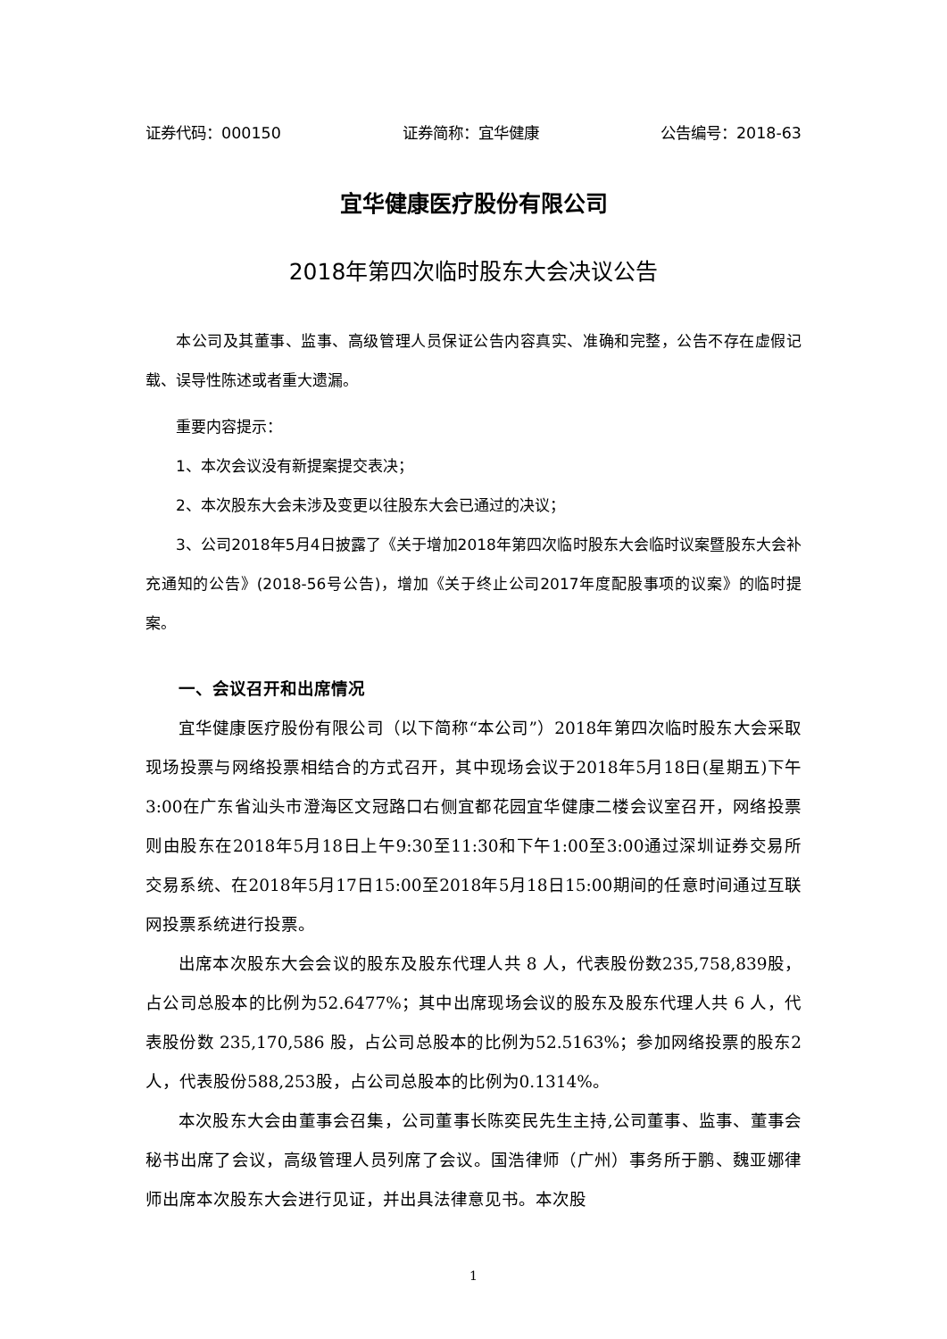证券代码：000150 证券简称：宜华健康 公告编号：2018-63
宜华健康医疗股份有限公司
2018年第四次临时股东大会决议公告
本公司及其董事、监事、高级管理人员保证公告内容真实、准确和完整，公告不存在虚假记载、误导性陈述或者重大遗漏。
重要内容提示：
1、本次会议没有新提案提交表决；
2、本次股东大会未涉及变更以往股东大会已通过的决议；
3、公司2018年5月4日披露了《关于增加2018年第四次临时股东大会临时议案暨股东大会补充通知的公告》(2018-56号公告)，增加《关于终止公司2017年度配股事项的议案》的临时提案。
一、会议召开和出席情况
宜华健康医疗股份有限公司（以下简称“本公司”）2018年第四次临时股东大会采取现场投票与网络投票相结合的方式召开，其中现场会议于2018年5月18日(星期五)下午3:00在广东省汕头市澄海区文冠路口右侧宜都花园宜华健康二楼会议室召开，网络投票则由股东在2018年5月18日上午9:30至11:30和下午1:00至3:00通过深圳证券交易所交易系统、在2018年5月17日15:00至2018年5月18日15:00期间的任意时间通过互联网投票系统进行投票。
出席本次股东大会会议的股东及股东代理人共 8 人，代表股份数235,758,839股，占公司总股本的比例为52.6477%；其中出席现场会议的股东及股东代理人共 6 人，代表股份数 235,170,586 股，占公司总股本的比例为52.5163%；参加网络投票的股东2人，代表股份588,253股，占公司总股本的比例为0.1314%。
本次股东大会由董事会召集，公司董事长陈奕民先生主持,公司董事、监事、董事会秘书出席了会议，高级管理人员列席了会议。国浩律师（广州）事务所于鹏、魏亚娜律师出席本次股东大会进行见证，并出具法律意见书。本次股
1